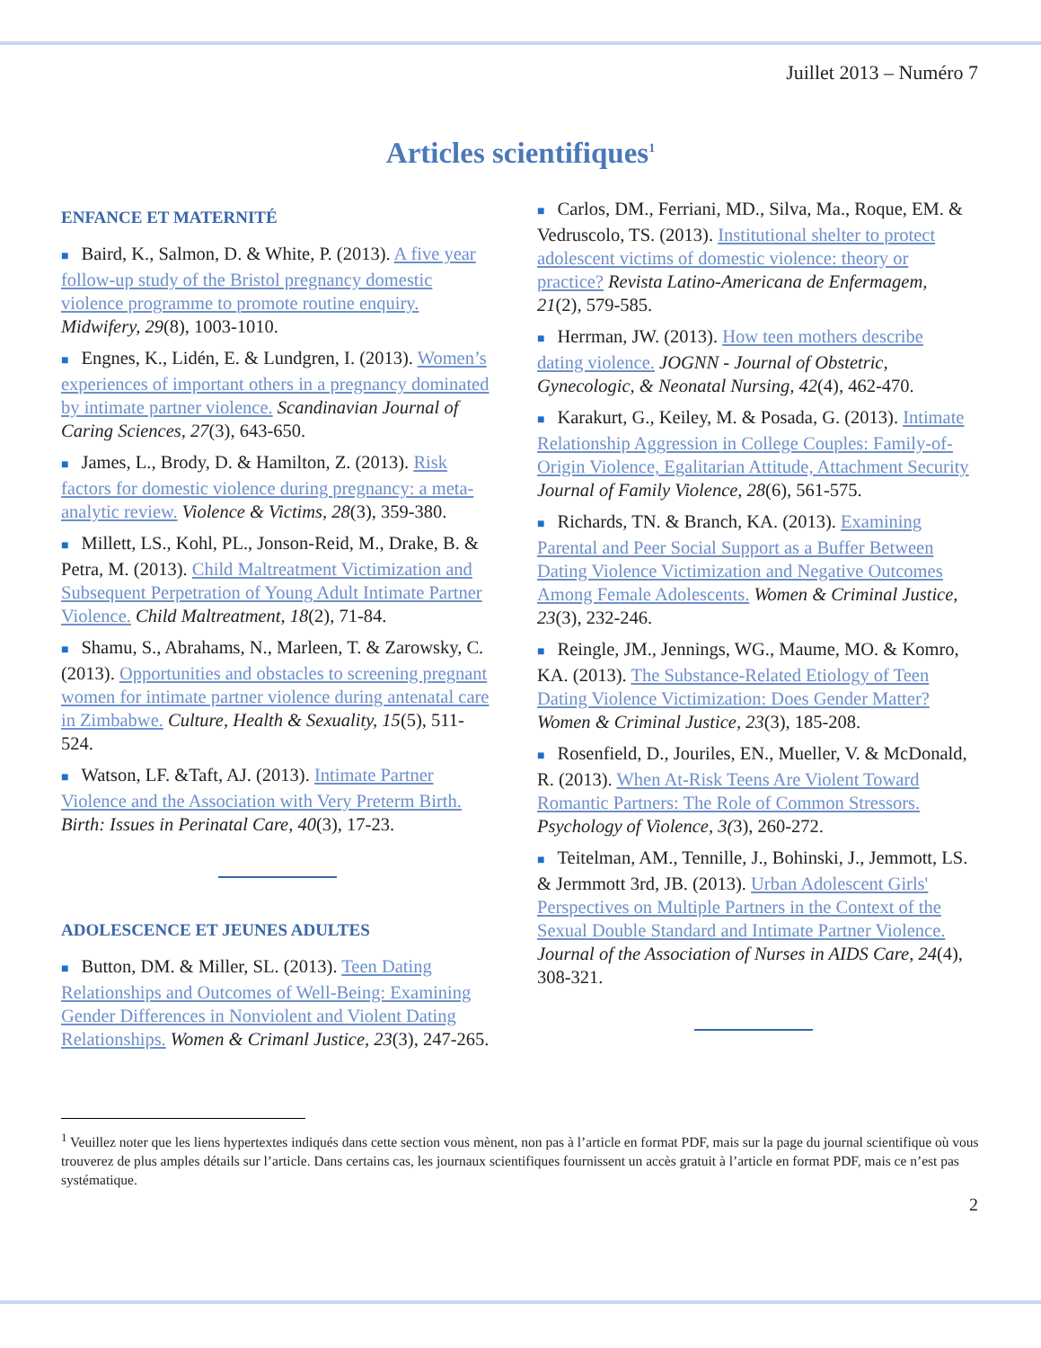Juillet 2013 – Numéro 7
Articles scientifiques<sup>1</sup>
ENFANCE ET MATERNITÉ
■ Baird, K., Salmon, D. & White, P. (2013). A five year follow-up study of the Bristol pregnancy domestic violence programme to promote routine enquiry. Midwifery, 29(8), 1003-1010.
■ Engnes, K., Lidén, E. & Lundgren, I. (2013). Women’s experiences of important others in a pregnancy dominated by intimate partner violence. Scandinavian Journal of Caring Sciences, 27(3), 643-650.
■ James, L., Brody, D. & Hamilton, Z. (2013). Risk factors for domestic violence during pregnancy: a meta-analytic review. Violence & Victims, 28(3), 359-380.
■ Millett, LS., Kohl, PL., Jonson-Reid, M., Drake, B. & Petra, M. (2013). Child Maltreatment Victimization and Subsequent Perpetration of Young Adult Intimate Partner Violence. Child Maltreatment, 18(2), 71-84.
■ Shamu, S., Abrahams, N., Marleen, T. & Zarowsky, C. (2013). Opportunities and obstacles to screening pregnant women for intimate partner violence during antenatal care in Zimbabwe. Culture, Health & Sexuality, 15(5), 511-524.
■ Watson, LF. &Taft, AJ. (2013). Intimate Partner Violence and the Association with Very Preterm Birth. Birth: Issues in Perinatal Care, 40(3), 17-23.
ADOLESCENCE ET JEUNES ADULTES
■ Button, DM. & Miller, SL. (2013). Teen Dating Relationships and Outcomes of Well-Being: Examining Gender Differences in Nonviolent and Violent Dating Relationships. Women & Crimanl Justice, 23(3), 247-265.
■ Carlos, DM., Ferriani, MD., Silva, Ma., Roque, EM. & Vedruscolo, TS. (2013). Institutional shelter to protect adolescent victims of domestic violence: theory or practice? Revista Latino-Americana de Enfermagem, 21(2), 579-585.
■ Herrman, JW. (2013). How teen mothers describe dating violence. JOGNN - Journal of Obstetric, Gynecologic, & Neonatal Nursing, 42(4), 462-470.
■ Karakurt, G., Keiley, M. & Posada, G. (2013). Intimate Relationship Aggression in College Couples: Family-of-Origin Violence, Egalitarian Attitude, Attachment Security Journal of Family Violence, 28(6), 561-575.
■ Richards, TN. & Branch, KA. (2013). Examining Parental and Peer Social Support as a Buffer Between Dating Violence Victimization and Negative Outcomes Among Female Adolescents. Women & Criminal Justice, 23(3), 232-246.
■ Reingle, JM., Jennings, WG., Maume, MO. & Komro, KA. (2013). The Substance-Related Etiology of Teen Dating Violence Victimization: Does Gender Matter? Women & Criminal Justice, 23(3), 185-208.
■ Rosenfield, D., Jouriles, EN., Mueller, V. & McDonald, R. (2013). When At-Risk Teens Are Violent Toward Romantic Partners: The Role of Common Stressors. Psychology of Violence, 3(3), 260-272.
■ Teitelman, AM., Tennille, J., Bohinski, J., Jemmott, LS. & Jermmott 3rd, JB. (2013). Urban Adolescent Girls' Perspectives on Multiple Partners in the Context of the Sexual Double Standard and Intimate Partner Violence. Journal of the Association of Nurses in AIDS Care, 24(4), 308-321.
<sup>1</sup> Veuillez noter que les liens hypertextes indiqués dans cette section vous mènent, non pas à l’article en format PDF, mais sur la page du journal scientifique où vous trouverez de plus amples détails sur l’article. Dans certains cas, les journaux scientifiques fournissent un accès gratuit à l’article en format PDF, mais ce n’est pas systématique.
2